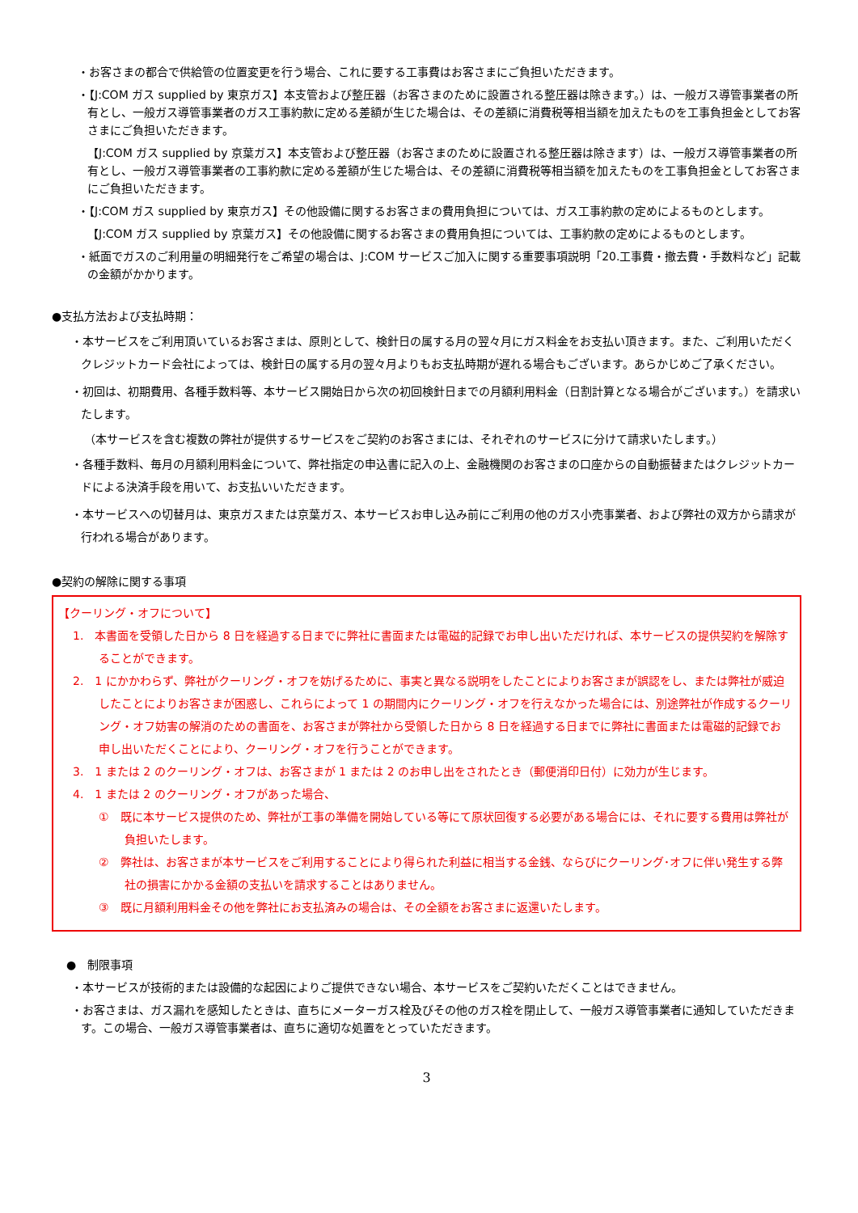・お客さまの都合で供給管の位置変更を行う場合、これに要する工事費はお客さまにご負担いただきます。
・【J:COM ガス supplied by 東京ガス】本支管および整圧器（お客さまのために設置される整圧器は除きます。）は、一般ガス導管事業者の所有とし、一般ガス導管事業者のガス工事約款に定める差額が生じた場合は、その差額に消費税等相当額を加えたものを工事負担金としてお客さまにご負担いただきます。
【J:COM ガス supplied by 京葉ガス】本支管および整圧器（お客さまのために設置される整圧器は除きます）は、一般ガス導管事業者の所有とし、一般ガス導管事業者の工事約款に定める差額が生じた場合は、その差額に消費税等相当額を加えたものを工事負担金としてお客さまにご負担いただきます。
・【J:COM ガス supplied by 東京ガス】その他設備に関するお客さまの費用負担については、ガス工事約款の定めによるものとします。
【J:COM ガス supplied by 京葉ガス】その他設備に関するお客さまの費用負担については、工事約款の定めによるものとします。
・紙面でガスのご利用量の明細発行をご希望の場合は、J:COM サービスご加入に関する重要事項説明「20.工事費・撤去費・手数料など」記載の金額がかかります。
●支払方法および支払時期：
・本サービスをご利用頂いているお客さまは、原則として、検針日の属する月の翌々月にガス料金をお支払い頂きます。また、ご利用いただくクレジットカード会社によっては、検針日の属する月の翌々月よりもお支払時期が遅れる場合もございます。あらかじめご了承ください。
・初回は、初期費用、各種手数料等、本サービス開始日から次の初回検針日までの月額利用料金（日割計算となる場合がございます。）を請求いたします。
（本サービスを含む複数の弊社が提供するサービスをご契約のお客さまには、それぞれのサービスに分けて請求いたします。）
・各種手数料、毎月の月額利用料金について、弊社指定の申込書に記入の上、金融機関のお客さまの口座からの自動振替またはクレジットカードによる決済手段を用いて、お支払いいただきます。
・本サービスへの切替月は、東京ガスまたは京葉ガス、本サービスお申し込み前にご利用の他のガス小売事業者、および弊社の双方から請求が行われる場合があります。
●契約の解除に関する事項
【クーリング・オフについて】
1.　本書面を受領した日から 8 日を経過する日までに弊社に書面または電磁的記録でお申し出いただければ、本サービスの提供契約を解除することができます。
2.　1 にかかわらず、弊社がクーリング・オフを妨げるために、事実と異なる説明をしたことによりお客さまが誤認をし、または弊社が威迫したことによりお客さまが困惑し、これらによって 1 の期間内にクーリング・オフを行えなかった場合には、別途弊社が作成するクーリング・オフ妨害の解消のための書面を、お客さまが弊社から受領した日から 8 日を経過する日までに弊社に書面または電磁的記録でお申し出いただくことにより、クーリング・オフを行うことができます。
3.　1 または 2 のクーリング・オフは、お客さまが 1 または 2 のお申し出をされたとき（郵便消印日付）に効力が生じます。
4.　1 または 2 のクーリング・オフがあった場合、
①　既に本サービス提供のため、弊社が工事の準備を開始している等にて原状回復する必要がある場合には、それに要する費用は弊社が負担いたします。
②　弊社は、お客さまが本サービスをご利用することにより得られた利益に相当する金銭、ならびにクーリング･オフに伴い発生する弊社の損害にかかる金額の支払いを請求することはありません。
③　既に月額利用料金その他を弊社にお支払済みの場合は、その全額をお客さまに返還いたします。
●　制限事項
・本サービスが技術的または設備的な起因によりご提供できない場合、本サービスをご契約いただくことはできません。
・お客さまは、ガス漏れを感知したときは、直ちにメーターガス栓及びその他のガス栓を閉止して、一般ガス導管事業者に通知していただきます。この場合、一般ガス導管事業者は、直ちに適切な処置をとっていただきます。
3